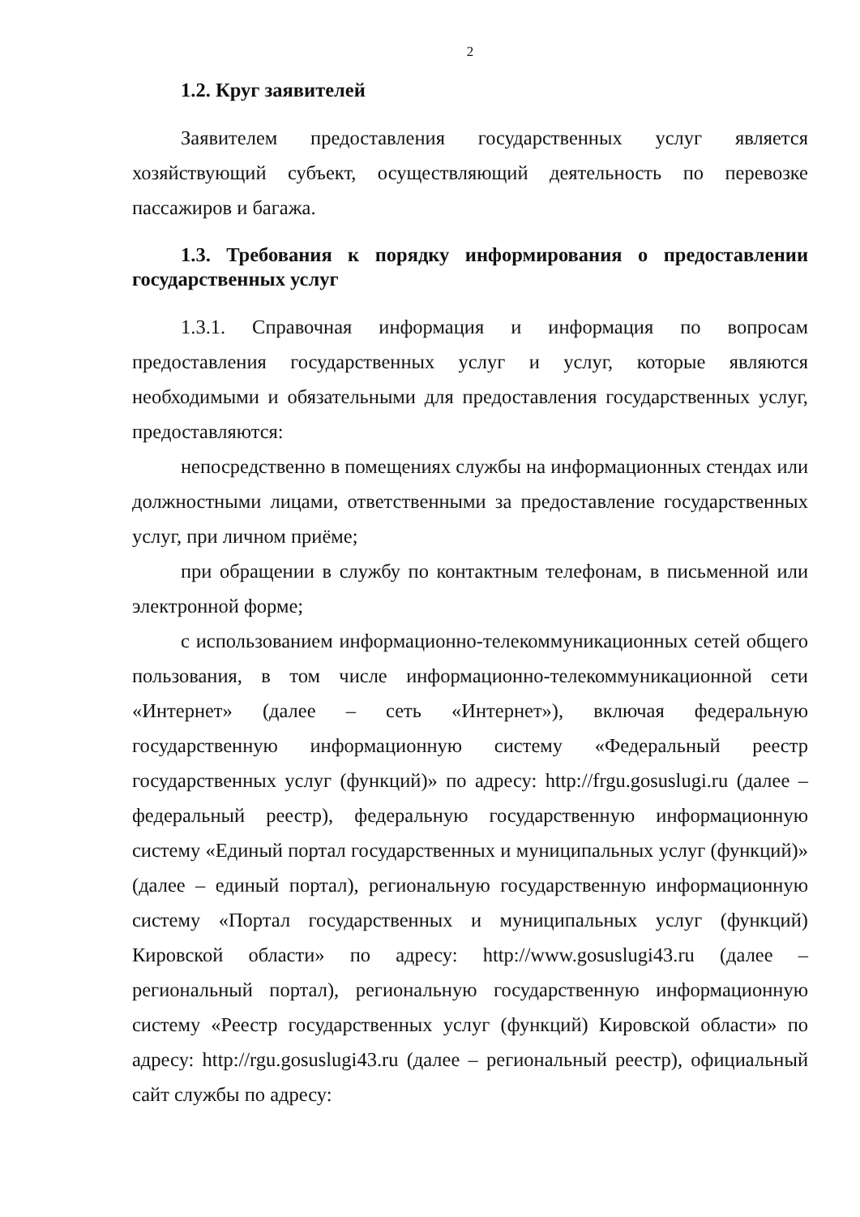2
1.2. Круг заявителей
Заявителем предоставления государственных услуг является хозяйствующий субъект, осуществляющий деятельность по перевозке пассажиров и багажа.
1.3. Требования к порядку информирования о предоставлении государственных услуг
1.3.1. Справочная информация и информация по вопросам предоставления государственных услуг и услуг, которые являются необходимыми и обязательными для предоставления государственных услуг, предоставляются:
непосредственно в помещениях службы на информационных стендах или должностными лицами, ответственными за предоставление государственных услуг, при личном приёме;
при обращении в службу по контактным телефонам, в письменной или электронной форме;
с использованием информационно-телекоммуникационных сетей общего пользования, в том числе информационно-телекоммуникационной сети «Интернет» (далее – сеть «Интернет»), включая федеральную государственную информационную систему «Федеральный реестр государственных услуг (функций)» по адресу: http://frgu.gosuslugi.ru (далее – федеральный реестр), федеральную государственную информационную систему «Единый портал государственных и муниципальных услуг (функций)» (далее – единый портал), региональную государственную информационную систему «Портал государственных и муниципальных услуг (функций) Кировской области» по адресу: http://www.gosuslugi43.ru (далее – региональный портал), региональную государственную информационную систему «Реестр государственных услуг (функций) Кировской области» по адресу: http://rgu.gosuslugi43.ru (далее – региональный реестр), официальный сайт службы по адресу: